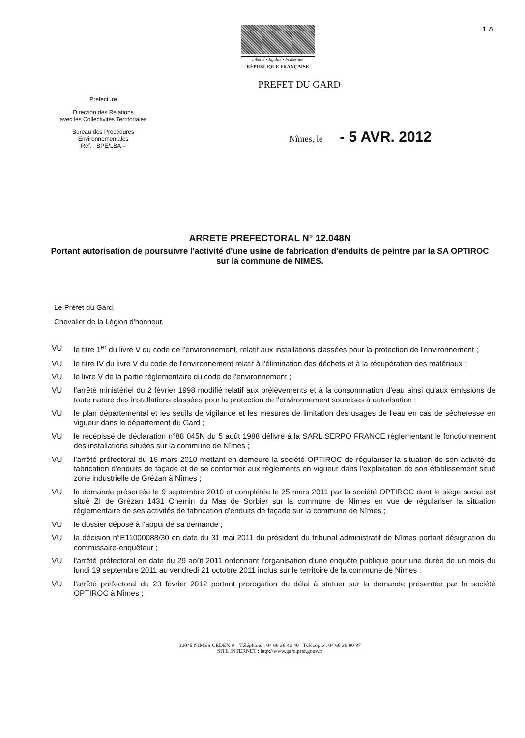Liberté • Égalité • Fraternité
RÉPUBLIQUE FRANÇAISE
1.A.
PREFET DU GARD
Préfecture
Direction des Relations
avec les Collectivités Territoriales
Bureau des Procédures
Environnementales
Réf. : BPE/LBA –
Nîmes, le - 5 AVR. 2012
ARRETE PREFECTORAL N° 12.048N
Portant autorisation de poursuivre l'activité d'une usine de fabrication d'enduits de peintre par la SA OPTIROC sur la commune de NIMES.
Le Préfet du Gard,
Chevalier de la Légion d'honneur,
VU le titre 1<sup>er</sup> du livre V du code de l'environnement, relatif aux installations classées pour la protection de l'environnement ;
VU le titre IV du livre V du code de l'environnement relatif à l'élimination des déchets et à la récupération des matériaux ;
VU le livre V de la partie réglementaire du code de l'environnement ;
VU l'arrêté ministériel du 2 février 1998 modifié relatif aux prélèvements et à la consommation d'eau ainsi qu'aux émissions de toute nature des installations classées pour la protection de l'environnement soumises à autorisation ;
VU le plan départemental et les seuils de vigilance et les mesures de limitation des usages de l'eau en cas de sécheresse en vigueur dans le département du Gard ;
VU le récépissé de déclaration n°88 045N du 5 août 1988 délivré à la SARL SERPO FRANCE réglementant le fonctionnement des installations situées sur la commune de Nîmes ;
VU l'arrêté préfectoral du 16 mars 2010 mettant en demeure la société OPTIROC de régulariser la situation de son activité de fabrication d'enduits de façade et de se conformer aux règlements en vigueur dans l'exploitation de son établissement situé zone industrielle de Grézan à Nîmes ;
VU la demande présentée le 9 septembre 2010 et complétée le 25 mars 2011 par la société OPTIROC dont le siège social est situé ZI de Grézan 1431 Chemin du Mas de Sorbier sur la commune de Nîmes en vue de régulariser la situation réglementaire de ses activités de fabrication d'enduits de façade sur la commune de Nîmes ;
VU le dossier déposé à l'appui de sa demande ;
VU la décision n°E11000088/30 en date du 31 mai 2011 du président du tribunal administratif de Nîmes portant désignation du commissaire-enquêteur ;
VU l'arrêté préfectoral en date du 29 août 2011 ordonnant l'organisation d'une enquête publique pour une durée de un mois du lundi 19 septembre 2011 au vendredi 21 octobre 2011 inclus sur le territoire de la commune de Nîmes ;
VU l'arrêté préfectoral du 23 février 2012 portant prorogation du délai à statuer sur la demande présentée par la société OPTIROC à Nîmes ;
30045 NIMES CEDEX 9 – Téléphone : 04 66 36 40 40 Télécopie : 04 66 36 00 87
SITE INTERNET : http://www.gard.pref.gouv.fr